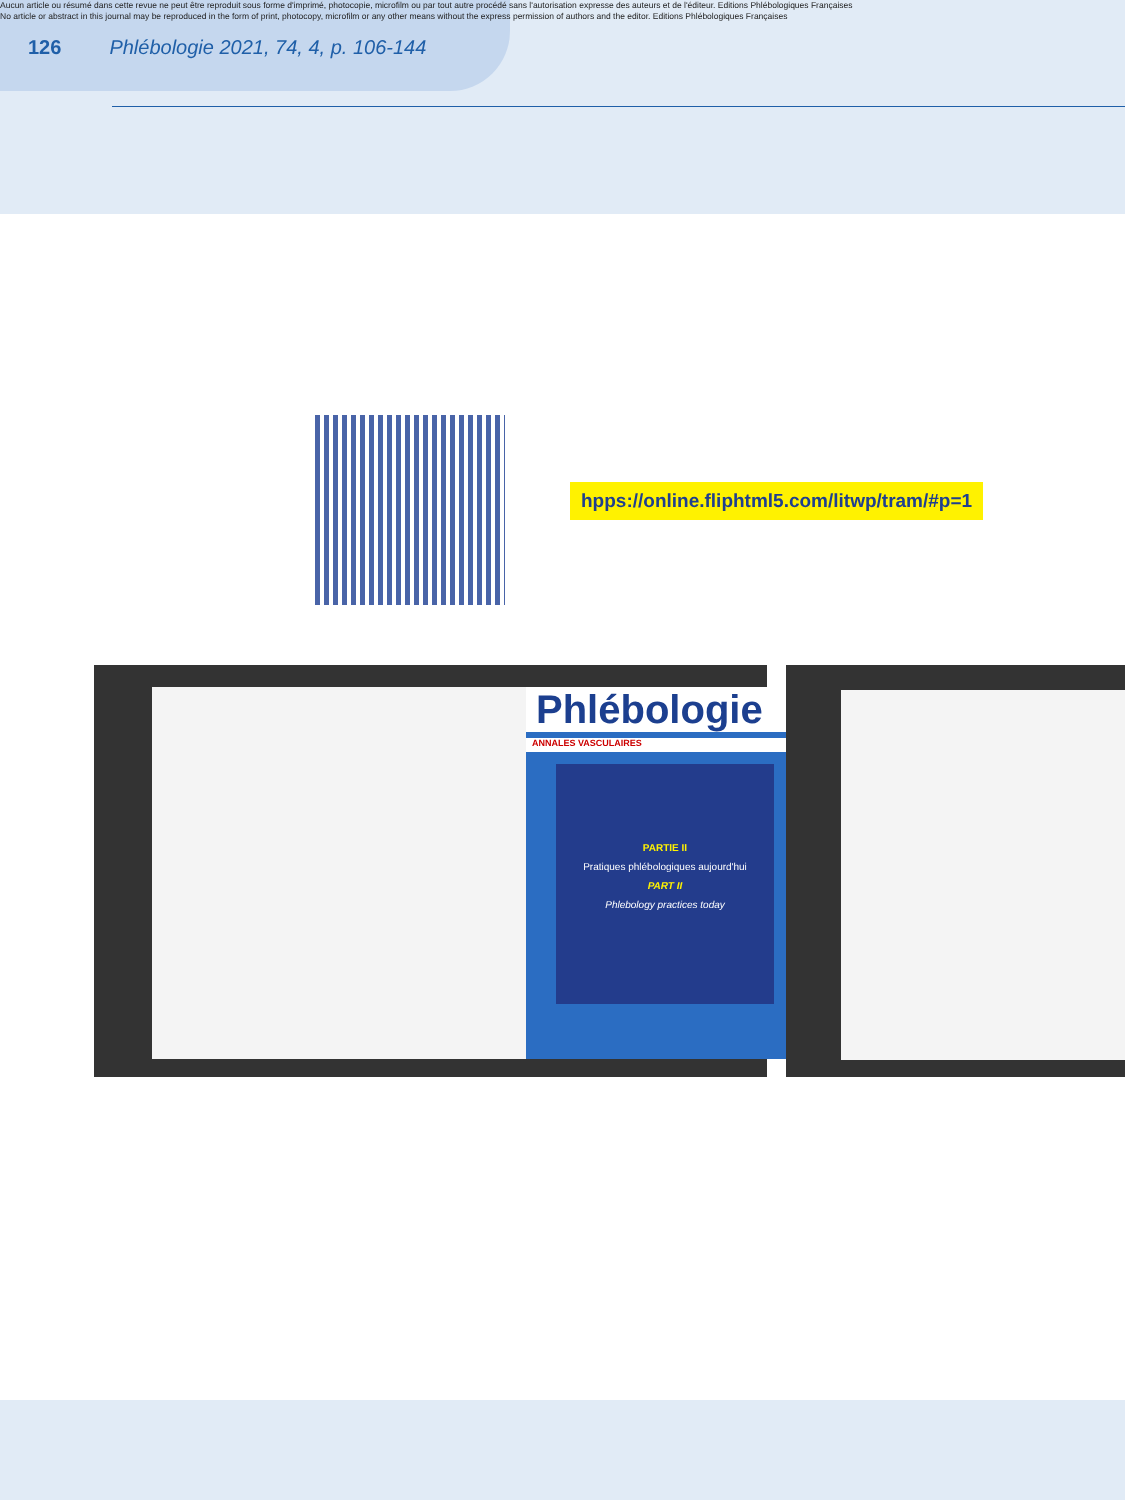Aucun article ou résumé dans cette revue ne peut être reproduit sous forme d'imprimé, photocopie, microfilm ou par tout autre procédé sans l'autorisation expresse des auteurs et de l'éditeur. Editions Phlébologiques Françaises
No article or abstract in this journal may be reproduced in the form of print, photocopy, microfilm or any other means without the express permission of authors and the editor. Editions Phlébologiques Françaises
126 Phlébologie 2021, 74, 4, p. 106-144
hpps://online.fliphtml5.com/litwp/tram/#p=1
Phlébologie
ANNALES VASCULAIRES
PARTIE II
Pratiques phlébologiques aujourd'hui
PART II
Phlebology practices today